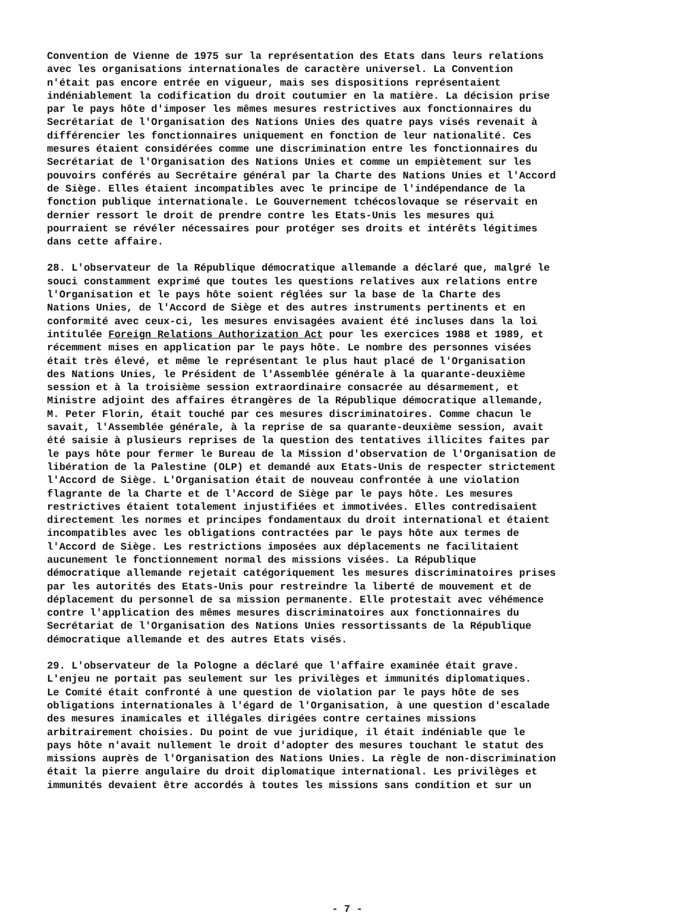Convention de Vienne de 1975 sur la représentation des Etats dans leurs relations avec les organisations internationales de caractère universel. La Convention n'était pas encore entrée en vigueur, mais ses dispositions représentaient indéniablement la codification du droit coutumier en la matière. La décision prise par le pays hôte d'imposer les mêmes mesures restrictives aux fonctionnaires du Secrétariat de l'Organisation des Nations Unies des quatre pays visés revenait à différencier les fonctionnaires uniquement en fonction de leur nationalité. Ces mesures étaient considérées comme une discrimination entre les fonctionnaires du Secrétariat de l'Organisation des Nations Unies et comme un empiètement sur les pouvoirs conférés au Secrétaire général par la Charte des Nations Unies et l'Accord de Siège. Elles étaient incompatibles avec le principe de l'indépendance de la fonction publique internationale. Le Gouvernement tchécoslovaque se réservait en dernier ressort le droit de prendre contre les Etats-Unis les mesures qui pourraient se révéler nécessaires pour protéger ses droits et intérêts légitimes dans cette affaire.
28. L'observateur de la République démocratique allemande a déclaré que, malgré le souci constamment exprimé que toutes les questions relatives aux relations entre l'Organisation et le pays hôte soient réglées sur la base de la Charte des Nations Unies, de l'Accord de Siège et des autres instruments pertinents et en conformité avec ceux-ci, les mesures envisagées avaient été incluses dans la loi intitulée Foreign Relations Authorization Act pour les exercices 1988 et 1989, et récemment mises en application par le pays hôte. Le nombre des personnes visées était très élevé, et même le représentant le plus haut placé de l'Organisation des Nations Unies, le Président de l'Assemblée générale à la quarante-deuxième session et à la troisième session extraordinaire consacrée au désarmement, et Ministre adjoint des affaires étrangères de la République démocratique allemande, M. Peter Florin, était touché par ces mesures discriminatoires. Comme chacun le savait, l'Assemblée générale, à la reprise de sa quarante-deuxième session, avait été saisie à plusieurs reprises de la question des tentatives illicites faites par le pays hôte pour fermer le Bureau de la Mission d'observation de l'Organisation de libération de la Palestine (OLP) et demandé aux Etats-Unis de respecter strictement l'Accord de Siège. L'Organisation était de nouveau confrontée à une violation flagrante de la Charte et de l'Accord de Siège par le pays hôte. Les mesures restrictives étaient totalement injustifiées et immotivées. Elles contredisaient directement les normes et principes fondamentaux du droit international et étaient incompatibles avec les obligations contractées par le pays hôte aux termes de l'Accord de Siège. Les restrictions imposées aux déplacements ne facilitaient aucunement le fonctionnement normal des missions visées. La République démocratique allemande rejetait catégoriquement les mesures discriminatoires prises par les autorités des Etats-Unis pour restreindre la liberté de mouvement et de déplacement du personnel de sa mission permanente. Elle protestait avec véhémence contre l'application des mêmes mesures discriminatoires aux fonctionnaires du Secrétariat de l'Organisation des Nations Unies ressortissants de la République démocratique allemande et des autres Etats visés.
29. L'observateur de la Pologne a déclaré que l'affaire examinée était grave. L'enjeu ne portait pas seulement sur les privilèges et immunités diplomatiques. Le Comité était confronté à une question de violation par le pays hôte de ses obligations internationales à l'égard de l'Organisation, à une question d'escalade des mesures inamicales et illégales dirigées contre certaines missions arbitrairement choisies. Du point de vue juridique, il était indéniable que le pays hôte n'avait nullement le droit d'adopter des mesures touchant le statut des missions auprès de l'Organisation des Nations Unies. La règle de non-discrimination était la pierre angulaire du droit diplomatique international. Les privilèges et immunités devaient être accordés à toutes les missions sans condition et sur un
- 7 -